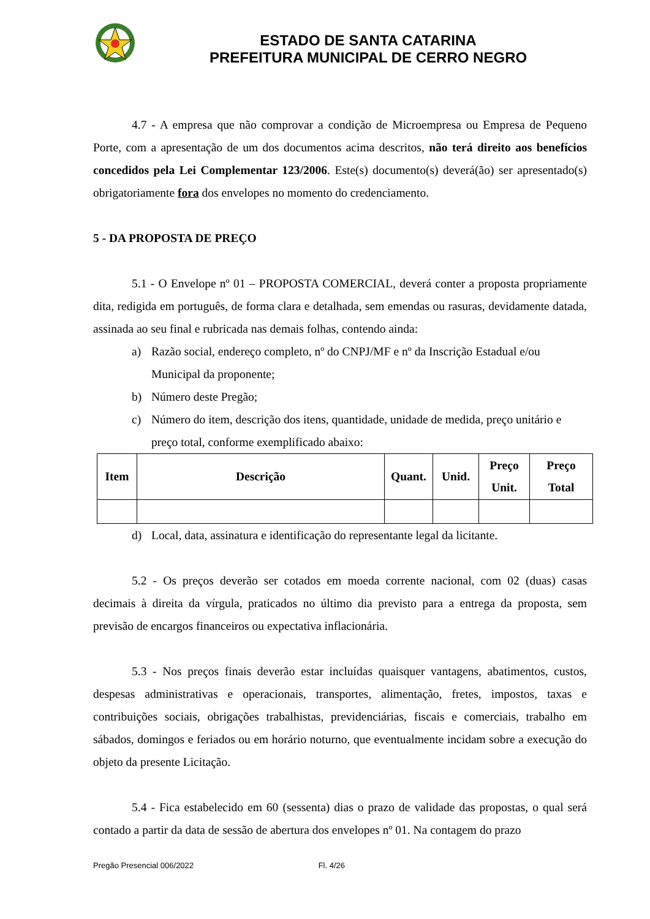ESTADO DE SANTA CATARINA
PREFEITURA MUNICIPAL DE CERRO NEGRO
4.7 - A empresa que não comprovar a condição de Microempresa ou Empresa de Pequeno Porte, com a apresentação de um dos documentos acima descritos, não terá direito aos benefícios concedidos pela Lei Complementar 123/2006. Este(s) documento(s) deverá(ão) ser apresentado(s) obrigatoriamente fora dos envelopes no momento do credenciamento.
5 - DA PROPOSTA DE PREÇO
5.1 - O Envelope nº 01 – PROPOSTA COMERCIAL, deverá conter a proposta propriamente dita, redigida em português, de forma clara e detalhada, sem emendas ou rasuras, devidamente datada, assinada ao seu final e rubricada nas demais folhas, contendo ainda:
a) Razão social, endereço completo, nº do CNPJ/MF e nº da Inscrição Estadual e/ou Municipal da proponente;
b) Número deste Pregão;
c) Número do item, descrição dos itens, quantidade, unidade de medida, preço unitário e preço total, conforme exemplificado abaixo:
| Item | Descrição | Quant. | Unid. | Preço Unit. | Preço Total |
| --- | --- | --- | --- | --- | --- |
d) Local, data, assinatura e identificação do representante legal da licitante.
5.2 - Os preços deverão ser cotados em moeda corrente nacional, com 02 (duas) casas decimais à direita da vírgula, praticados no último dia previsto para a entrega da proposta, sem previsão de encargos financeiros ou expectativa inflacionária.
5.3 - Nos preços finais deverão estar incluídas quaisquer vantagens, abatimentos, custos, despesas administrativas e operacionais, transportes, alimentação, fretes, impostos, taxas e contribuições sociais, obrigações trabalhistas, previdenciárias, fiscais e comerciais, trabalho em sábados, domingos e feriados ou em horário noturno, que eventualmente incidam sobre a execução do objeto da presente Licitação.
5.4 - Fica estabelecido em 60 (sessenta) dias o prazo de validade das propostas, o qual será contado a partir da data de sessão de abertura dos envelopes nº 01. Na contagem do prazo
Pregão Presencial 006/2022 Fl. 4/26